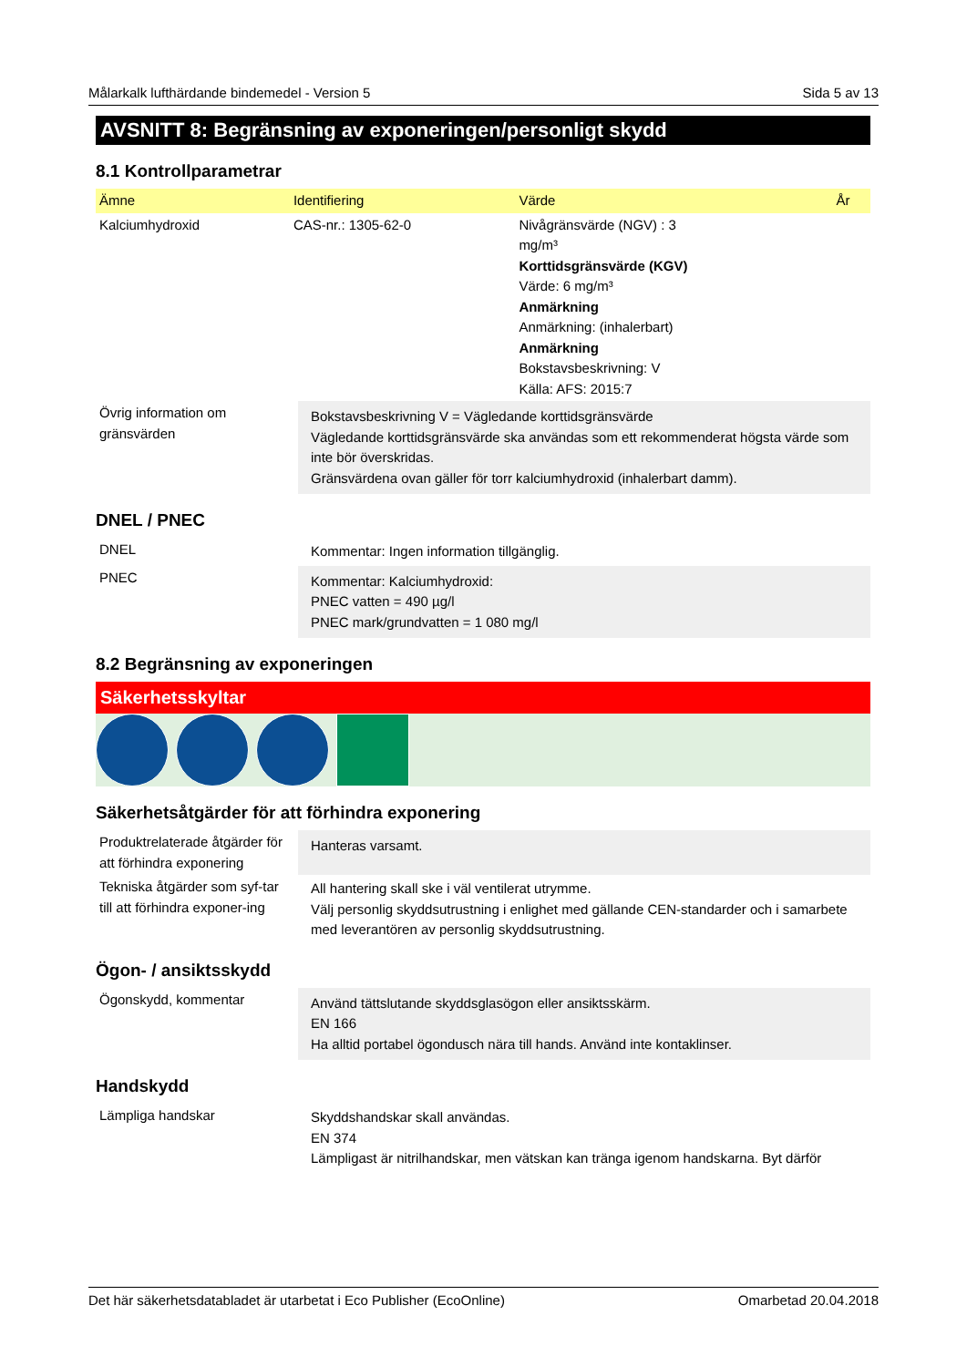Målarkalk lufthärdande bindemedel - Version 5 Sida 5 av 13
AVSNITT 8: Begränsning av exponeringen/personligt skydd
8.1 Kontrollparametrar
| Ämne | Identifiering | Värde | År |
| --- | --- | --- | --- |
| Kalciumhydroxid | CAS-nr.: 1305-62-0 | Nivågränsvärde (NGV) : 3 mg/m³ Korttidsgränsvärde (KGV) Värde: 6 mg/m³ Anmärkning Anmärkning: (inhalerbart) Anmärkning Bokstavsbeskrivning: V Källa: AFS: 2015:7 | |
| Övrig information om gränsvärden | Bokstavsbeskrivning V = Vägledande korttidsgränsvärde Vägledande korttidsgränsvärde ska användas som ett rekommenderat högsta värde som inte bör överskridas. Gränsvärdena ovan gäller för torr kalciumhydroxid (inhalerbart damm). |
DNEL / PNEC
| DNEL | Kommentar: Ingen information tillgänglig. |
| PNEC | Kommentar: Kalciumhydroxid: PNEC vatten = 490 µg/l PNEC mark/grundvatten = 1 080 mg/l |
8.2 Begränsning av exponeringen
Säkerhetsskyltar
Säkerhetsåtgärder för att förhindra exponering
| Produktrelaterade åtgärder för att förhindra exponering | Hanteras varsamt. |
| Tekniska åtgärder som syf-tar till att förhindra exponer-ing | All hantering skall ske i väl ventilerat utrymme. Välj personlig skyddsutrustning i enlighet med gällande CEN-standarder och i samarbete med leverantören av personlig skyddsutrustning. |
Ögon- / ansiktsskydd
| Ögonskydd, kommentar | Använd tättslutande skyddsglasögon eller ansiktsskärm. EN 166 Ha alltid portabel ögondusch nära till hands. Använd inte kontaklinser. |
Handskydd
| Lämpliga handskar | Skyddshandskar skall användas. EN 374 Lämpligast är nitrilhandskar, men vätskan kan tränga igenom handskarna. Byt därför |
Det här säkerhetsdatabladet är utarbetat i Eco Publisher (EcoOnline) Omarbetad 20.04.2018